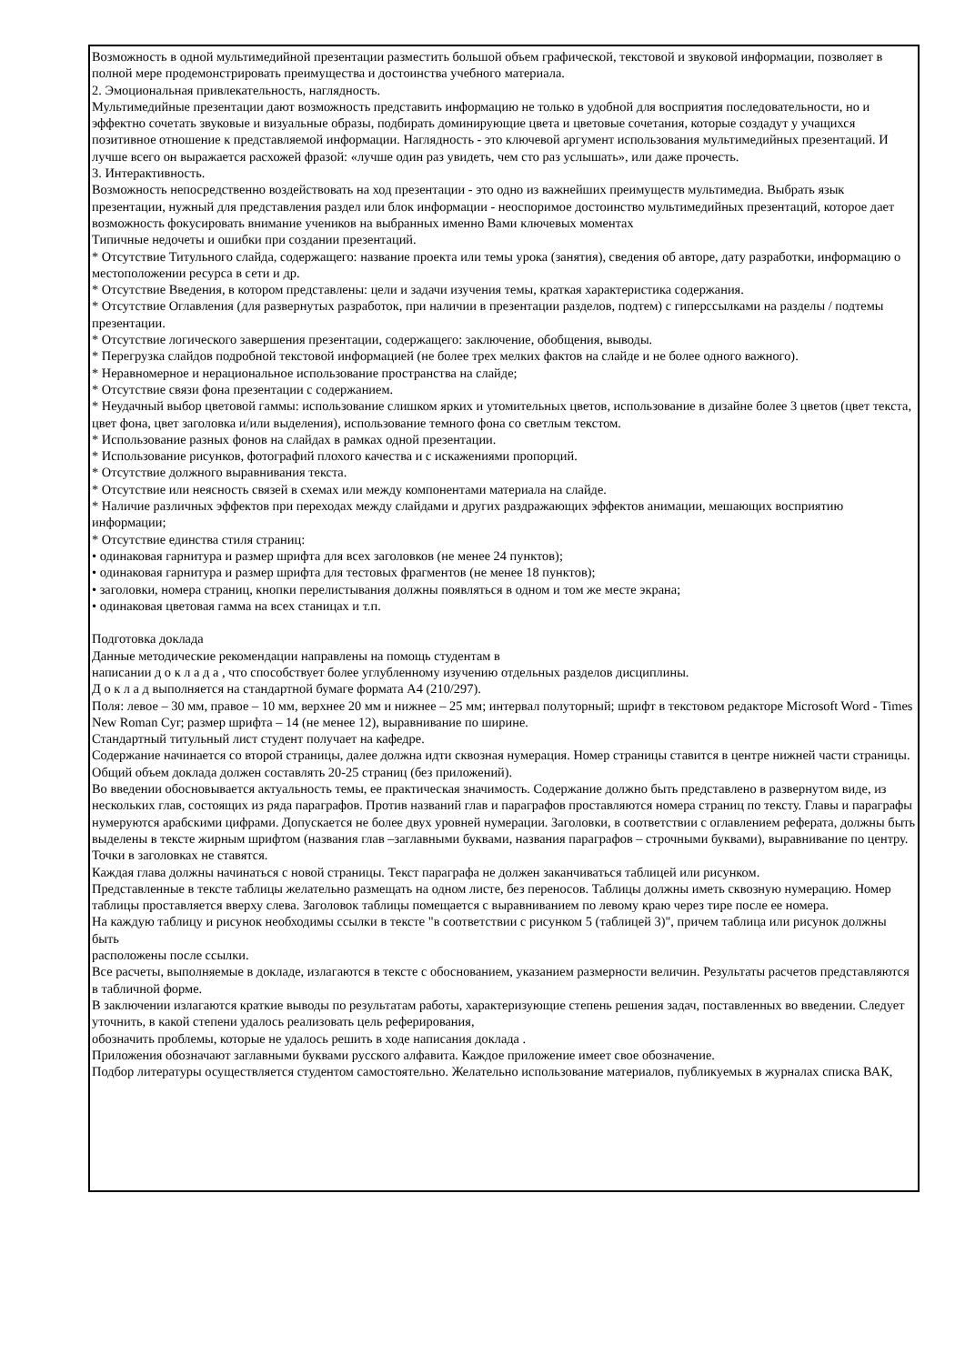Возможность в одной мультимедийной презентации разместить большой объем графической, текстовой и звуковой информации, позволяет в полной мере продемонстрировать преимущества и достоинства учебного материала.
2. Эмоциональная привлекательность, наглядность.
Мультимедийные презентации дают возможность представить информацию не только в удобной для восприятия последовательности, но и эффектно сочетать звуковые и визуальные образы, подбирать доминирующие цвета и цветовые сочетания, которые создадут у учащихся позитивное отношение к представляемой информации. Наглядность - это ключевой аргумент использования мультимедийных презентаций. И лучше всего он выражается расхожей фразой: «лучше один раз увидеть, чем сто раз услышать», или даже прочесть.
3. Интерактивность.
Возможность непосредственно воздействовать на ход презентации - это одно из важнейших преимуществ мультимедиа. Выбрать язык презентации, нужный для представления раздел или блок информации - неоспоримое достоинство мультимедийных презентаций, которое дает возможность фокусировать внимание учеников на выбранных именно Вами ключевых моментах
Типичные недочеты и ошибки при создании презентаций.
* Отсутствие Титульного слайда, содержащего: название проекта или темы урока (занятия), сведения об авторе, дату разработки, информацию о местоположении ресурса в сети и др.
* Отсутствие Введения, в котором представлены: цели и задачи изучения темы, краткая характеристика содержания.
* Отсутствие Оглавления (для развернутых разработок, при наличии в презентации разделов, подтем) с гиперссылками на разделы / подтемы презентации.
* Отсутствие логического завершения презентации, содержащего: заключение, обобщения, выводы.
* Перегрузка слайдов подробной текстовой информацией (не более трех мелких фактов на слайде и не более одного важного).
* Неравномерное и нерациональное использование пространства на слайде;
* Отсутствие связи фона презентации с содержанием.
* Неудачный выбор цветовой гаммы: использование слишком ярких и утомительных цветов, использование в дизайне более 3 цветов (цвет текста, цвет фона, цвет заголовка и/или выделения), использование темного фона со светлым текстом.
* Использование разных фонов на слайдах в рамках одной презентации.
* Использование рисунков, фотографий плохого качества и с искажениями пропорций.
* Отсутствие должного выравнивания текста.
* Отсутствие или неясность связей в схемах или между компонентами материала на слайде.
* Наличие различных эффектов при переходах между слайдами и других раздражающих эффектов анимации, мешающих восприятию информации;
* Отсутствие единства стиля страниц:
• одинаковая гарнитура и размер шрифта для всех заголовков (не менее 24 пунктов);
• одинаковая гарнитура и размер шрифта для тестовых фрагментов (не менее 18 пунктов);
• заголовки, номера страниц, кнопки перелистывания должны появляться в одном и том же месте экрана;
• одинаковая цветовая гамма на всех станицах и т.п.
Подготовка доклада
Данные методические рекомендации направлены на помощь студентам в
написании д о к л а д а , что способствует более углубленному изучению отдельных разделов дисциплины.
Д о к л а д выполняется на стандартной бумаге формата А4 (210/297).
Поля: левое – 30 мм, правое – 10 мм, верхнее 20 мм и нижнее – 25 мм; интервал полуторный; шрифт в текстовом редакторе Microsoft Word - Times New Roman Cyr; размер шрифта – 14 (не менее 12), выравнивание по ширине.
Стандартный титульный лист студент получает на кафедре.
Содержание начинается со второй страницы, далее должна идти сквозная нумерация. Номер страницы ставится в центре нижней части страницы. Общий объем доклада должен составлять 20-25 страниц (без приложений).
Во введении обосновывается актуальность темы, ее практическая значимость. Содержание должно быть представлено в развернутом виде, из
нескольких глав, состоящих из ряда параграфов. Против названий глав и параграфов проставляются номера страниц по тексту. Главы и параграфы
нумеруются арабскими цифрами. Допускается не более двух уровней нумерации. Заголовки, в соответствии с оглавлением реферата, должны быть выделены в тексте жирным шрифтом (названия глав –заглавными буквами, названия параграфов – строчными буквами), выравнивание по центру. Точки в заголовках не ставятся.
Каждая глава должны начинаться с новой страницы. Текст параграфа не должен заканчиваться таблицей или рисунком.
Представленные в тексте таблицы желательно размещать на одном листе, без переносов. Таблицы должны иметь сквозную нумерацию. Номер таблицы проставляется вверху слева. Заголовок таблицы помещается с выравниванием по левому краю через тире после ее номера.
На каждую таблицу и рисунок необходимы ссылки в тексте "в соответствии с рисунком 5 (таблицей 3)", причем таблица или рисунок должны быть
расположены после ссылки.
Все расчеты, выполняемые в докладе, излагаются в тексте с обоснованием, указанием размерности величин. Результаты расчетов представляются в табличной форме.
В заключении излагаются краткие выводы по результатам работы, характеризующие степень решения задач, поставленных во введении. Следует уточнить, в какой степени удалось реализовать цель реферирования,
обозначить проблемы, которые не удалось решить в ходе написания доклада .
Приложения обозначают заглавными буквами русского алфавита. Каждое приложение имеет свое обозначение.
Подбор литературы осуществляется студентом самостоятельно. Желательно использование материалов, публикуемых в журналах списка ВАК,